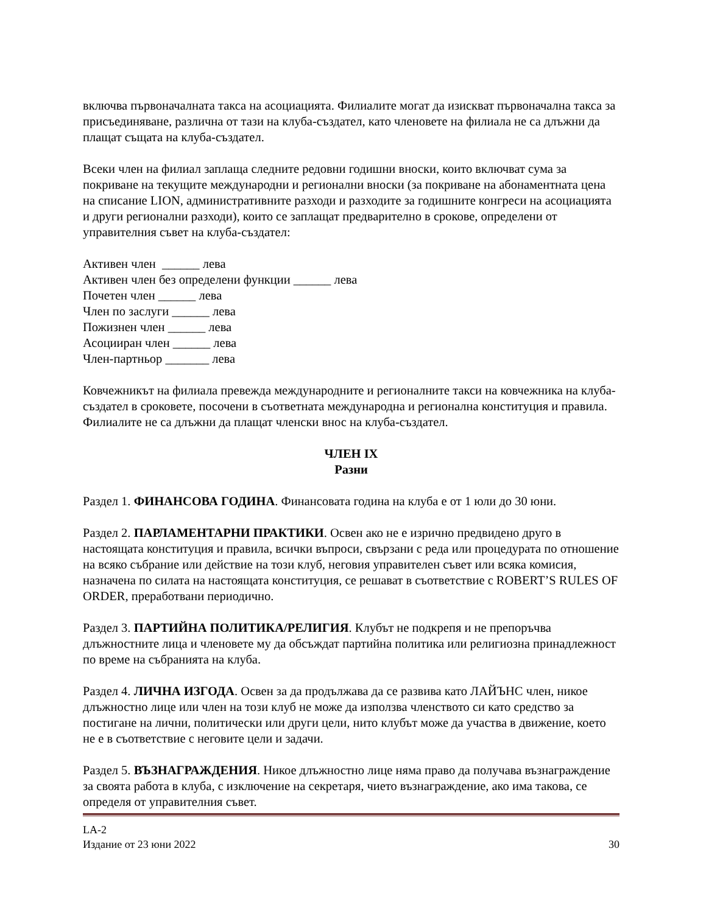включва първоначалната такса на асоциацията. Филиалите могат да изискват първоначална такса за присъединяване, различна от тази на клуба-създател, като членовете на филиала не са длъжни да плащат същата на клуба-създател.
Всеки член на филиал заплаща следните редовни годишни вноски, които включват сума за покриване на текущите международни и регионални вноски (за покриване на абонаментната цена на списание LION, административните разходи и разходите за годишните конгреси на асоциацията и други регионални разходи), които се заплащат предварително в срокове, определени от управителния съвет на клуба-създател:
Активен член ______ лева
Активен член без определени функции ______ лева
Почетен член ______ лева
Член по заслуги ______ лева
Пожизнен член ______ лева
Асоцииран член ______ лева
Член-партньор _______ лева
Ковчежникът на филиала превежда международните и регионалните такси на ковчежника на клуба-създател в сроковете, посочени в съответната международна и регионална конституция и правила. Филиалите не са длъжни да плащат членски внос на клуба-създател.
ЧЛЕН IX
Разни
Раздел 1. ФИНАНСОВА ГОДИНА. Финансовата година на клуба е от 1 юли до 30 юни.
Раздел 2. ПАРЛАМЕНТАРНИ ПРАКТИКИ. Освен ако не е изрично предвидено друго в настоящата конституция и правила, всички въпроси, свързани с реда или процедурата по отношение на всяко събрание или действие на този клуб, неговия управителен съвет или всяка комисия, назначена по силата на настоящата конституция, се решават в съответствие с ROBERT’S RULES OF ORDER, преработвани периодично.
Раздел 3. ПАРТИЙНА ПОЛИТИКА/РЕЛИГИЯ. Клубът не подкрепя и не препоръчва длъжностните лица и членовете му да обсъждат партийна политика или религиозна принадлежност по време на събранията на клуба.
Раздел 4. ЛИЧНА ИЗГОДА. Освен за да продължава да се развива като ЛАЙЪНС член, никое длъжностно лице или член на този клуб не може да използва членството си като средство за постигане на лични, политически или други цели, нито клубът може да участва в движение, което не е в съответствие с неговите цели и задачи.
Раздел 5. ВЪЗНАГРАЖДЕНИЯ. Никое длъжностно лице няма право да получава възнаграждение за своята работа в клуба, с изключение на секретаря, чието възнаграждение, ако има такова, се определя от управителния съвет.
LA-2
Издание от 23 юни 2022
30